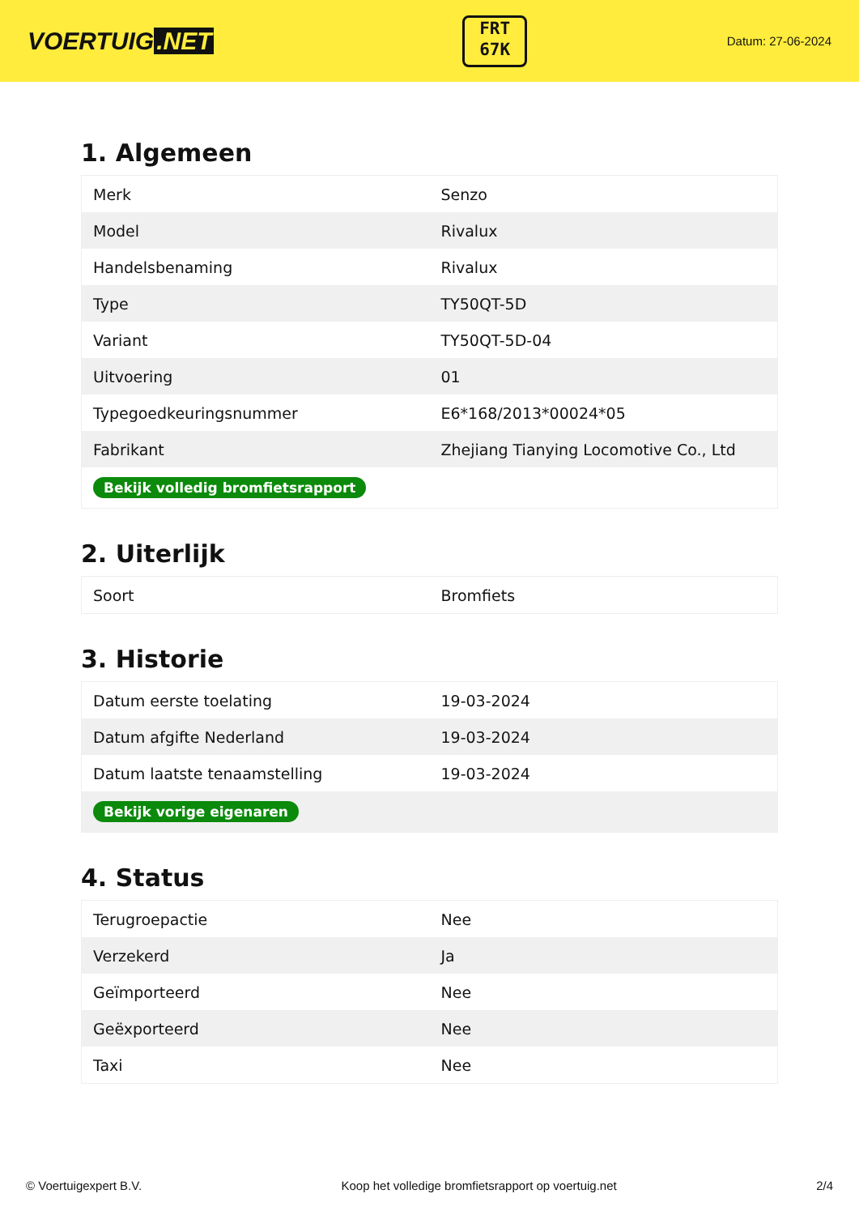VOERTUIG.NET
FRT
67K
Datum: 27-06-2024
1. Algemeen
| Merk | Senzo |
| Model | Rivalux |
| Handelsbenaming | Rivalux |
| Type | TY50QT-5D |
| Variant | TY50QT-5D-04 |
| Uitvoering | 01 |
| Typegoedkeuringsnummer | E6*168/2013*00024*05 |
| Fabrikant | Zhejiang Tianying Locomotive Co., Ltd |
| Bekijk volledig bromfietsrapport | |
2. Uiterlijk
| Soort | Bromfiets |
3. Historie
| Datum eerste toelating | 19-03-2024 |
| Datum afgifte Nederland | 19-03-2024 |
| Datum laatste tenaamstelling | 19-03-2024 |
| Bekijk vorige eigenaren | |
4. Status
| Terugroepactie | Nee |
| Verzekerd | Ja |
| Geïmporteerd | Nee |
| Geëxporteerd | Nee |
| Taxi | Nee |
© Voertuigexpert B.V. Koop het volledige bromfietsrapport op voertuig.net 2/4